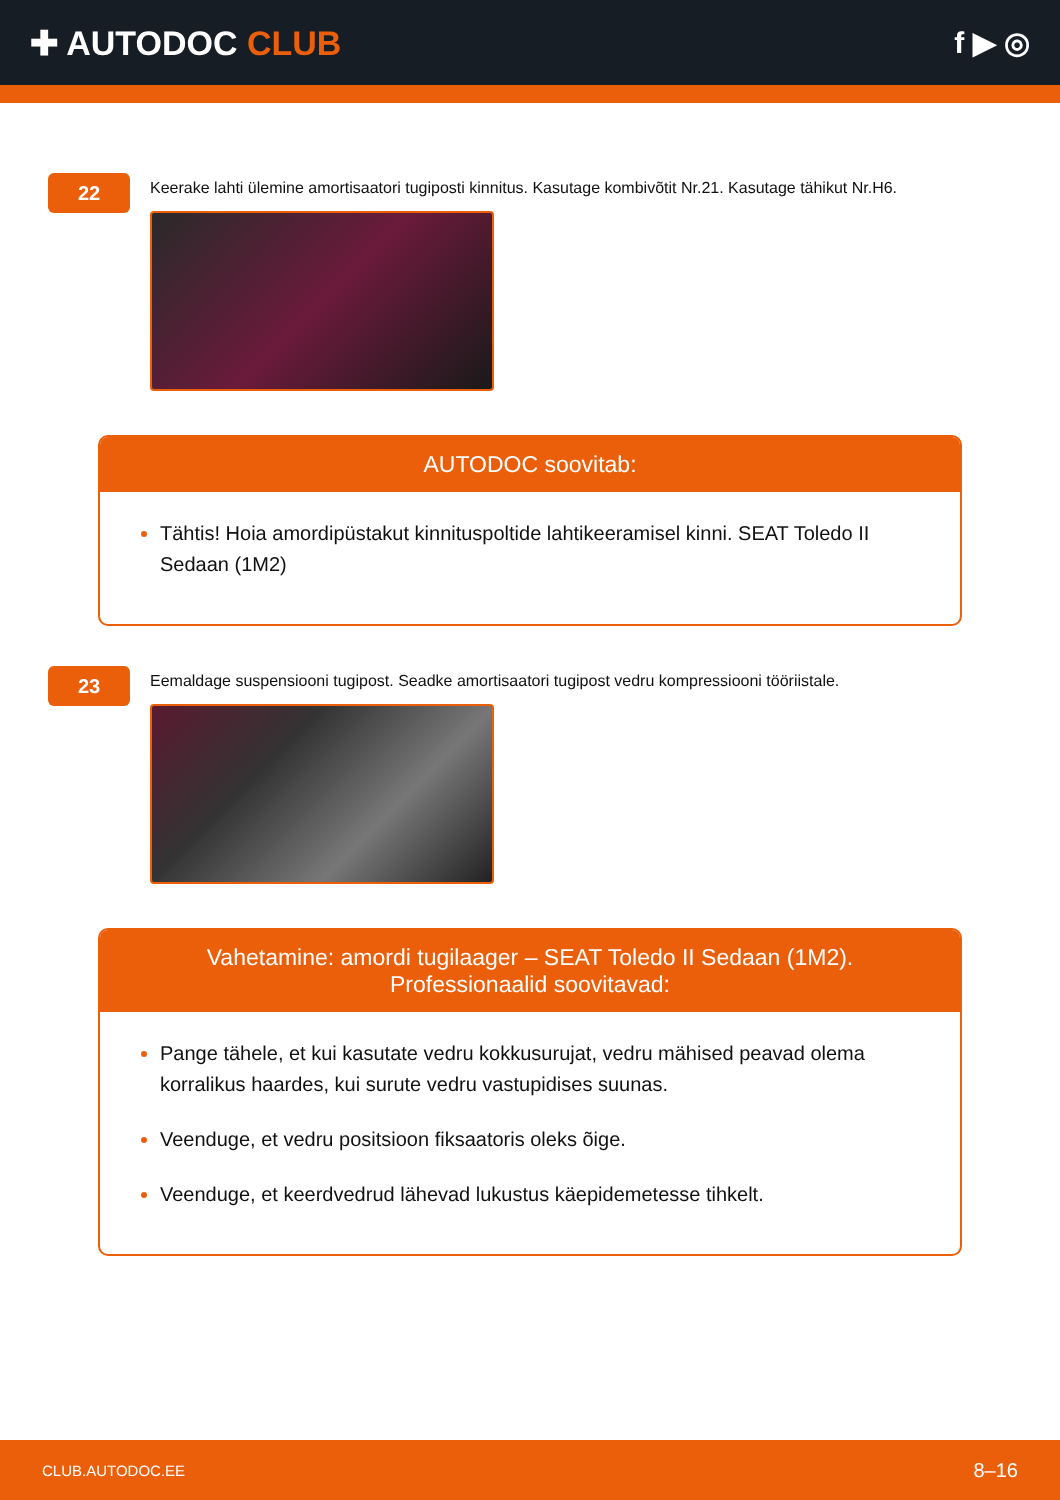✚ AUTODOC CLUB f ▶ ◎
22
Keerake lahti ülemine amortisaatori tugiposti kinnitus. Kasutage kombivõtit Nr.21. Kasutage tähikut Nr.H6.
AUTODOC soovitab:
Tähtis! Hoia amordipüstakut kinnituspoltide lahtikeeramisel kinni. SEAT Toledo II Sedaan (1M2)
23
Eemaldage suspensiooni tugipost. Seadke amortisaatori tugipost vedru kompressiooni tööriistale.
Vahetamine: amordi tugilaager – SEAT Toledo II Sedaan (1M2).
Professionaalid soovitavad:
Pange tähele, et kui kasutate vedru kokkusurujat, vedru mähised peavad olema korralikus haardes, kui surute vedru vastupidises suunas.
Veenduge, et vedru positsioon fiksaatoris oleks õige.
Veenduge, et keerdvedrud lähevad lukustus käepidemetesse tihkelt.
CLUB.AUTODOC.EE 8–16